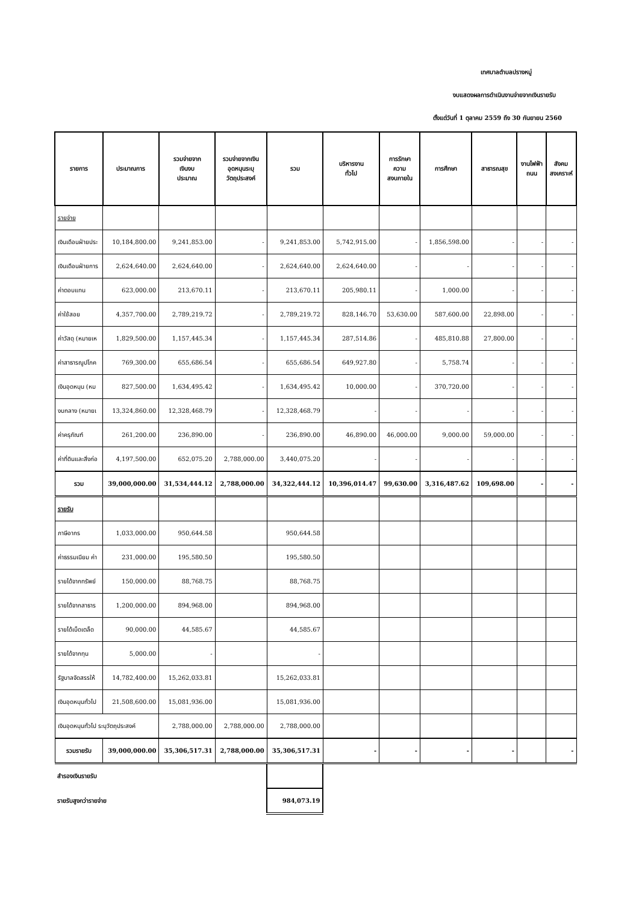เทศบาลตำบลปรางหมู่
งบแสดงผลการดำเนินงานจ่ายจากเงินรายรับ
ตั้งแต่วันที่ 1 ตุลาคม 2559 ถึง 30 กันยายน 2560
| รายการ | ประมาณการ | รวมจ่ายจาก เงินงบ ประมาณ | รวมจ่ายจากเงิน อุดหนุนระบุ วัตถุประสงค์ | รวม | บริหารงาน ทั่วไป | การรักษา ความ สงบภายใน | การศึกษา | สาธารณสุข | งานไฟฟ้า ถนน | สังคม สงเคราะห์ |
| --- | --- | --- | --- | --- | --- | --- | --- | --- | --- | --- |
| รายจ่าย | | | | | | | | | | |
| เงินเดือนฝ่ายประ | 10,184,800.00 | 9,241,853.00 | - | 9,241,853.00 | 5,742,915.00 | - | 1,856,598.00 | - | - | - |
| เงินเดือนฝ่ายการ | 2,624,640.00 | 2,624,640.00 | - | 2,624,640.00 | 2,624,640.00 | - | - | - | - | - |
| ค่าตอบแทน | 623,000.00 | 213,670.11 | - | 213,670.11 | 205,980.11 | - | 1,000.00 | - | - | - |
| ค่าใช้สอย | 4,357,700.00 | 2,789,219.72 | - | 2,789,219.72 | 828,146.70 | 53,630.00 | 587,600.00 | 22,898.00 | - | - |
| ค่าวัสดุ (หมายเห | 1,829,500.00 | 1,157,445.34 | - | 1,157,445.34 | 287,514.86 | - | 485,810.88 | 27,800.00 | - | - |
| ค่าสาธารณูปโภค | 769,300.00 | 655,686.54 | - | 655,686.54 | 649,927.80 | - | 5,758.74 | - | - | - |
| เงินอุดหนุน (หม | 827,500.00 | 1,634,495.42 | - | 1,634,495.42 | 10,000.00 | - | 370,720.00 | - | - | - |
| งบกลาง (หมายเ | 13,324,860.00 | 12,328,468.79 | - | 12,328,468.79 | - | - | - | - | - | - |
| ค่าครุภัณฑ์ | 261,200.00 | 236,890.00 | - | 236,890.00 | 46,890.00 | 46,000.00 | 9,000.00 | 59,000.00 | - | - |
| ค่าที่ดินและสิ่งก่อ | 4,197,500.00 | 652,075.20 | 2,788,000.00 | 3,440,075.20 | - | - | - | - | - | - |
| รวม | 39,000,000.00 | 31,534,444.12 | 2,788,000.00 | 34,322,444.12 | 10,396,014.47 | 99,630.00 | 3,316,487.62 | 109,698.00 | - | - |
| รายรับ | | | | | | | | | | |
| ภาษีอากร | 1,033,000.00 | 950,644.58 | | 950,644.58 | | | | | | |
| ค่าธรรมเนียม ค่า | 231,000.00 | 195,580.50 | | 195,580.50 | | | | | | |
| รายได้จากทรัพย์ | 150,000.00 | 88,768.75 | | 88,768.75 | | | | | | |
| รายได้จากสาธาร | 1,200,000.00 | 894,968.00 | | 894,968.00 | | | | | | |
| รายได้เบ็ดเตล็ด | 90,000.00 | 44,585.67 | | 44,585.67 | | | | | | |
| รายได้จากทุน | 5,000.00 | - | | - | | | | | | |
| รัฐบาลจัดสรรให้ | 14,782,400.00 | 15,262,033.81 | | 15,262,033.81 | | | | | | |
| เงินอุดหนุนทั่วไป | 21,508,600.00 | 15,081,936.00 | | 15,081,936.00 | | | | | | |
| เงินอุดหนุนทั่วไป ระบุวัตถุประสงค์ | | 2,788,000.00 | 2,788,000.00 | 2,788,000.00 | | | | | | |
| รวมรายรับ | 39,000,000.00 | 35,306,517.31 | 2,788,000.00 | 35,306,517.31 | - | - | - | - | | - |
| สำรองเงินรายรับ | | | | | | | | | | |
| รายรับสูงกว่ารายจ่าย | | | | 984,073.19 | | | | | | |